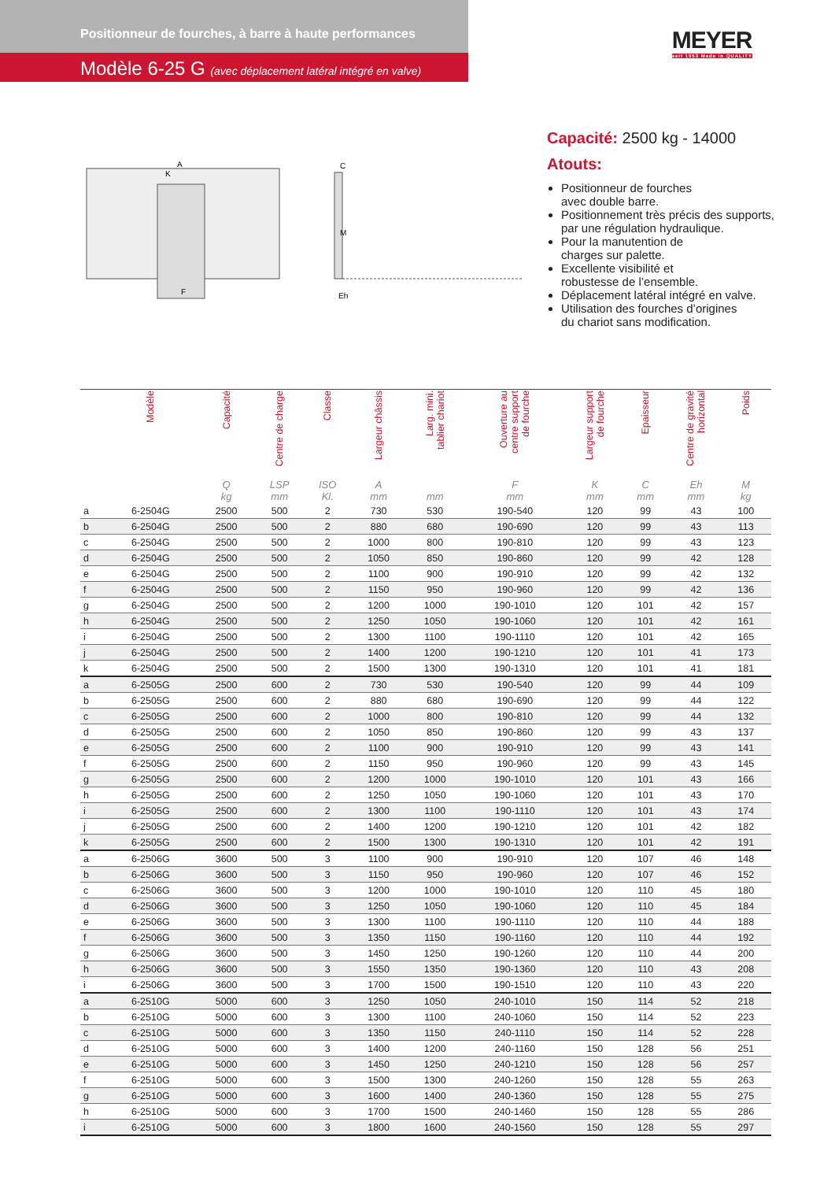Positionneur de fourches, à barre à haute performances
Modèle 6-25 G (avec déplacement latéral intégré en valve)
MEYER
seit 1953 Made in QUALITY
A
K
F
M
C
Eh
Capacité: 2500 kg - 14000
Atouts:
Positionneur de fourches
avec double barre.
Positionnement très précis des supports,
par une régulation hydraulique.
Pour la manutention de
charges sur palette.
Excellente visibilité et
robustesse de l’ensemble.
Déplacement latéral intégré en valve.
Utilisation des fourches d’origines
du chariot sans modification.
| | Modèle | Capacité | Centre de charge | Classe | Largeur châssis | Larg. mini. tablier chariot | Ouverture au centre support de fourche | Largeur support de fourche | Epaisseur | Centre de gravité horizontal | Poids | |
| --- | --- | --- | --- | --- | --- | --- | --- | --- | --- | --- | --- | --- |
| | | Q kg | LSP mm | ISO Kl. | A mm | mm | F mm | K mm | C mm | Eh mm | M kg | |
| a | 6-2504G | 2500 | 500 | 2 | 730 | 530 | 190-540 | 120 | 99 | 43 | 100 | |
| b | 6-2504G | 2500 | 500 | 2 | 880 | 680 | 190-690 | 120 | 99 | 43 | 113 | |
| c | 6-2504G | 2500 | 500 | 2 | 1000 | 800 | 190-810 | 120 | 99 | 43 | 123 | |
| d | 6-2504G | 2500 | 500 | 2 | 1050 | 850 | 190-860 | 120 | 99 | 42 | 128 | |
| e | 6-2504G | 2500 | 500 | 2 | 1100 | 900 | 190-910 | 120 | 99 | 42 | 132 | |
| f | 6-2504G | 2500 | 500 | 2 | 1150 | 950 | 190-960 | 120 | 99 | 42 | 136 | |
| g | 6-2504G | 2500 | 500 | 2 | 1200 | 1000 | 190-1010 | 120 | 101 | 42 | 157 | |
| h | 6-2504G | 2500 | 500 | 2 | 1250 | 1050 | 190-1060 | 120 | 101 | 42 | 161 | |
| i | 6-2504G | 2500 | 500 | 2 | 1300 | 1100 | 190-1110 | 120 | 101 | 42 | 165 | |
| j | 6-2504G | 2500 | 500 | 2 | 1400 | 1200 | 190-1210 | 120 | 101 | 41 | 173 | |
| k | 6-2504G | 2500 | 500 | 2 | 1500 | 1300 | 190-1310 | 120 | 101 | 41 | 181 | |
| a | 6-2505G | 2500 | 600 | 2 | 730 | 530 | 190-540 | 120 | 99 | 44 | 109 | |
| b | 6-2505G | 2500 | 600 | 2 | 880 | 680 | 190-690 | 120 | 99 | 44 | 122 | |
| c | 6-2505G | 2500 | 600 | 2 | 1000 | 800 | 190-810 | 120 | 99 | 44 | 132 | |
| d | 6-2505G | 2500 | 600 | 2 | 1050 | 850 | 190-860 | 120 | 99 | 43 | 137 | |
| e | 6-2505G | 2500 | 600 | 2 | 1100 | 900 | 190-910 | 120 | 99 | 43 | 141 | |
| f | 6-2505G | 2500 | 600 | 2 | 1150 | 950 | 190-960 | 120 | 99 | 43 | 145 | |
| g | 6-2505G | 2500 | 600 | 2 | 1200 | 1000 | 190-1010 | 120 | 101 | 43 | 166 | |
| h | 6-2505G | 2500 | 600 | 2 | 1250 | 1050 | 190-1060 | 120 | 101 | 43 | 170 | |
| i | 6-2505G | 2500 | 600 | 2 | 1300 | 1100 | 190-1110 | 120 | 101 | 43 | 174 | |
| j | 6-2505G | 2500 | 600 | 2 | 1400 | 1200 | 190-1210 | 120 | 101 | 42 | 182 | |
| k | 6-2505G | 2500 | 600 | 2 | 1500 | 1300 | 190-1310 | 120 | 101 | 42 | 191 | |
| a | 6-2506G | 3600 | 500 | 3 | 1100 | 900 | 190-910 | 120 | 107 | 46 | 148 | |
| b | 6-2506G | 3600 | 500 | 3 | 1150 | 950 | 190-960 | 120 | 107 | 46 | 152 | |
| c | 6-2506G | 3600 | 500 | 3 | 1200 | 1000 | 190-1010 | 120 | 110 | 45 | 180 | |
| d | 6-2506G | 3600 | 500 | 3 | 1250 | 1050 | 190-1060 | 120 | 110 | 45 | 184 | |
| e | 6-2506G | 3600 | 500 | 3 | 1300 | 1100 | 190-1110 | 120 | 110 | 44 | 188 | |
| f | 6-2506G | 3600 | 500 | 3 | 1350 | 1150 | 190-1160 | 120 | 110 | 44 | 192 | |
| g | 6-2506G | 3600 | 500 | 3 | 1450 | 1250 | 190-1260 | 120 | 110 | 44 | 200 | |
| h | 6-2506G | 3600 | 500 | 3 | 1550 | 1350 | 190-1360 | 120 | 110 | 43 | 208 | |
| i | 6-2506G | 3600 | 500 | 3 | 1700 | 1500 | 190-1510 | 120 | 110 | 43 | 220 | |
| a | 6-2510G | 5000 | 600 | 3 | 1250 | 1050 | 240-1010 | 150 | 114 | 52 | 218 | |
| b | 6-2510G | 5000 | 600 | 3 | 1300 | 1100 | 240-1060 | 150 | 114 | 52 | 223 | |
| c | 6-2510G | 5000 | 600 | 3 | 1350 | 1150 | 240-1110 | 150 | 114 | 52 | 228 | |
| d | 6-2510G | 5000 | 600 | 3 | 1400 | 1200 | 240-1160 | 150 | 128 | 56 | 251 | |
| e | 6-2510G | 5000 | 600 | 3 | 1450 | 1250 | 240-1210 | 150 | 128 | 56 | 257 | |
| f | 6-2510G | 5000 | 600 | 3 | 1500 | 1300 | 240-1260 | 150 | 128 | 55 | 263 | |
| g | 6-2510G | 5000 | 600 | 3 | 1600 | 1400 | 240-1360 | 150 | 128 | 55 | 275 | |
| h | 6-2510G | 5000 | 600 | 3 | 1700 | 1500 | 240-1460 | 150 | 128 | 55 | 286 | |
| i | 6-2510G | 5000 | 600 | 3 | 1800 | 1600 | 240-1560 | 150 | 128 | 55 | 297 | |